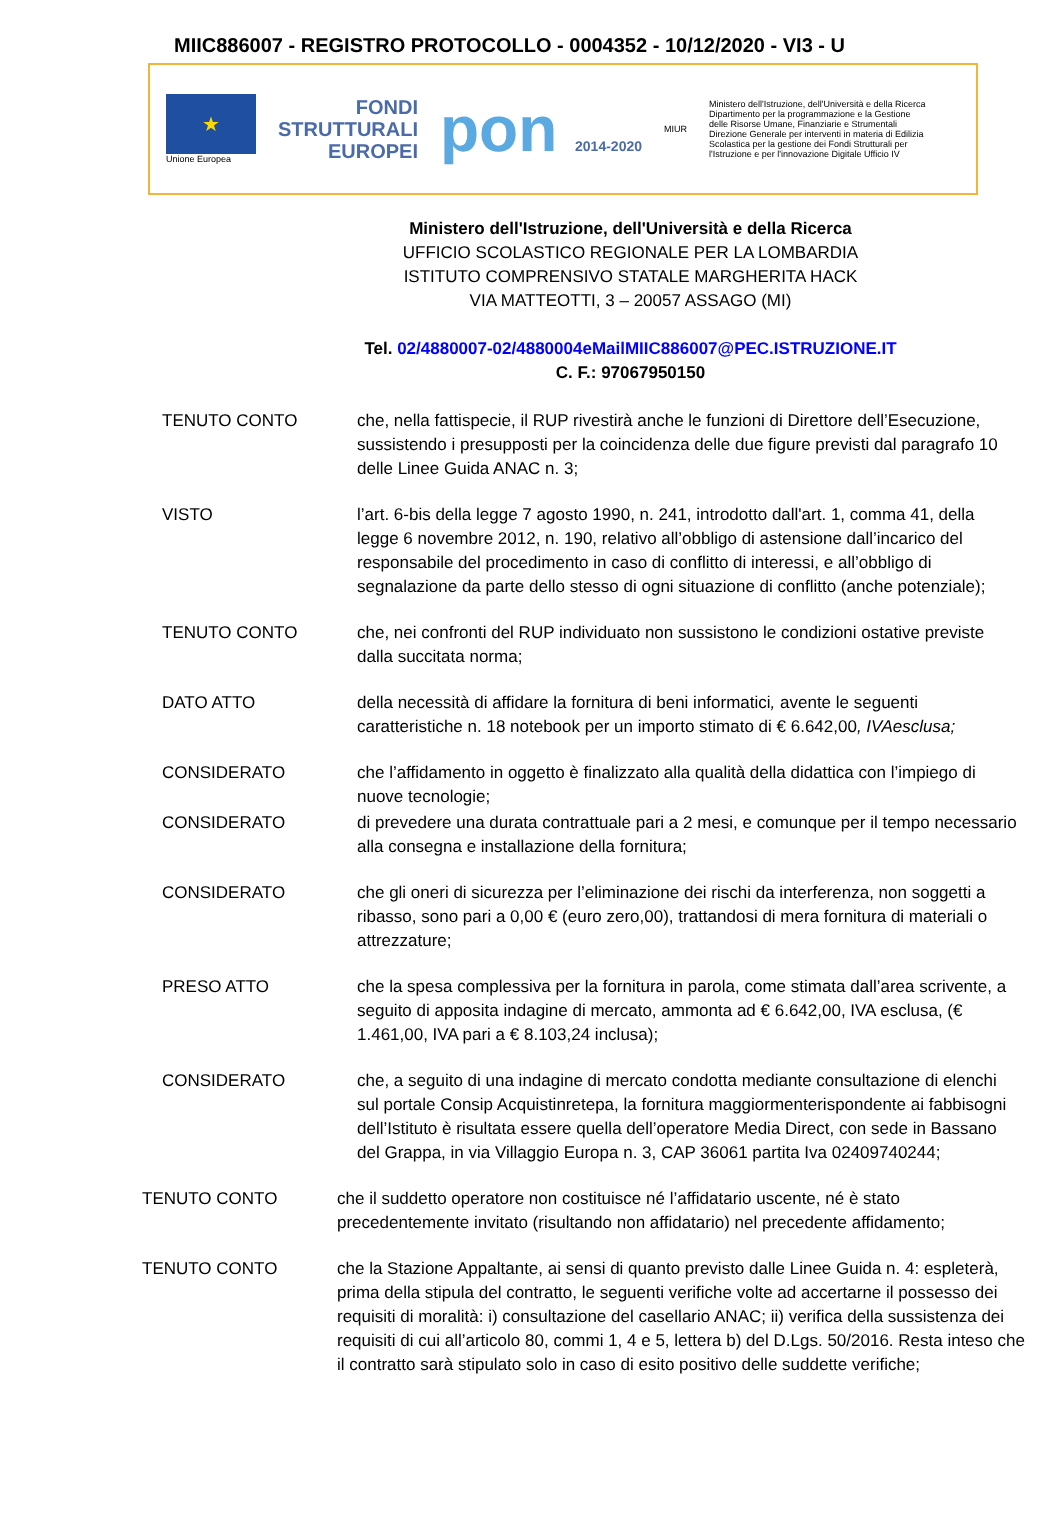MIIC886007 - REGISTRO PROTOCOLLO - 0004352 - 10/12/2020 - VI3 - U
★
Unione Europea
FONDI
STRUTTURALI
EUROPEI
pon 2014-2020
MIUR
Ministero dell'Istruzione, dell'Università e della Ricerca Dipartimento per la programmazione e la Gestione delle Risorse Umane, Finanziarie e Strumentali Direzione Generale per interventi in materia di Edilizia Scolastica per la gestione dei Fondi Strutturali per l'Istruzione e per l'innovazione Digitale Ufficio IV
Ministero dell'Istruzione, dell'Università e della Ricerca
UFFICIO SCOLASTICO REGIONALE PER LA LOMBARDIA
ISTITUTO COMPRENSIVO STATALE MARGHERITA HACK
VIA MATTEOTTI, 3 – 20057 ASSAGO (MI)
Tel. 02/4880007-02/4880004eMailMIIC886007@PEC.ISTRUZIONE.IT
C. F.: 97067950150
TENUTO CONTO che, nella fattispecie, il RUP rivestirà anche le funzioni di Direttore dell’Esecuzione, sussistendo i presupposti per la coincidenza delle due figure previsti dal paragrafo 10 delle Linee Guida ANAC n. 3;
VISTO l’art. 6-bis della legge 7 agosto 1990, n. 241, introdotto dall'art. 1, comma 41, della legge 6 novembre 2012, n. 190, relativo all’obbligo di astensione dall’incarico del responsabile del procedimento in caso di conflitto di interessi, e all’obbligo di segnalazione da parte dello stesso di ogni situazione di conflitto (anche potenziale);
TENUTO CONTO che, nei confronti del RUP individuato non sussistono le condizioni ostative previste dalla succitata norma;
DATO ATTO della necessità di affidare la fornitura di beni informatici, avente le seguenti caratteristiche n. 18 notebook per un importo stimato di € 6.642,00, IVAesclusa;
CONSIDERATO che l’affidamento in oggetto è finalizzato alla qualità della didattica con l’impiego di nuove tecnologie;
CONSIDERATO di prevedere una durata contrattuale pari a 2 mesi, e comunque per il tempo necessario alla consegna e installazione della fornitura;
CONSIDERATO che gli oneri di sicurezza per l’eliminazione dei rischi da interferenza, non soggetti a ribasso, sono pari a 0,00 € (euro zero,00), trattandosi di mera fornitura di materiali o attrezzature;
PRESO ATTO che la spesa complessiva per la fornitura in parola, come stimata dall’area scrivente, a seguito di apposita indagine di mercato, ammonta ad € 6.642,00, IVA esclusa, (€ 1.461,00, IVA pari a € 8.103,24 inclusa);
CONSIDERATO che, a seguito di una indagine di mercato condotta mediante consultazione di elenchi sul portale Consip Acquistinretepa, la fornitura maggiormenterispondente ai fabbisogni dell’Istituto è risultata essere quella dell’operatore Media Direct, con sede in Bassano del Grappa, in via Villaggio Europa n. 3, CAP 36061 partita Iva 02409740244;
TENUTO CONTO che il suddetto operatore non costituisce né l’affidatario uscente, né è stato precedentemente invitato (risultando non affidatario) nel precedente affidamento;
TENUTO CONTO che la Stazione Appaltante, ai sensi di quanto previsto dalle Linee Guida n. 4: espleterà, prima della stipula del contratto, le seguenti verifiche volte ad accertarne il possesso dei requisiti di moralità: i) consultazione del casellario ANAC; ii) verifica della sussistenza dei requisiti di cui all’articolo 80, commi 1, 4 e 5, lettera b) del D.Lgs. 50/2016. Resta inteso che il contratto sarà stipulato solo in caso di esito positivo delle suddette verifiche;